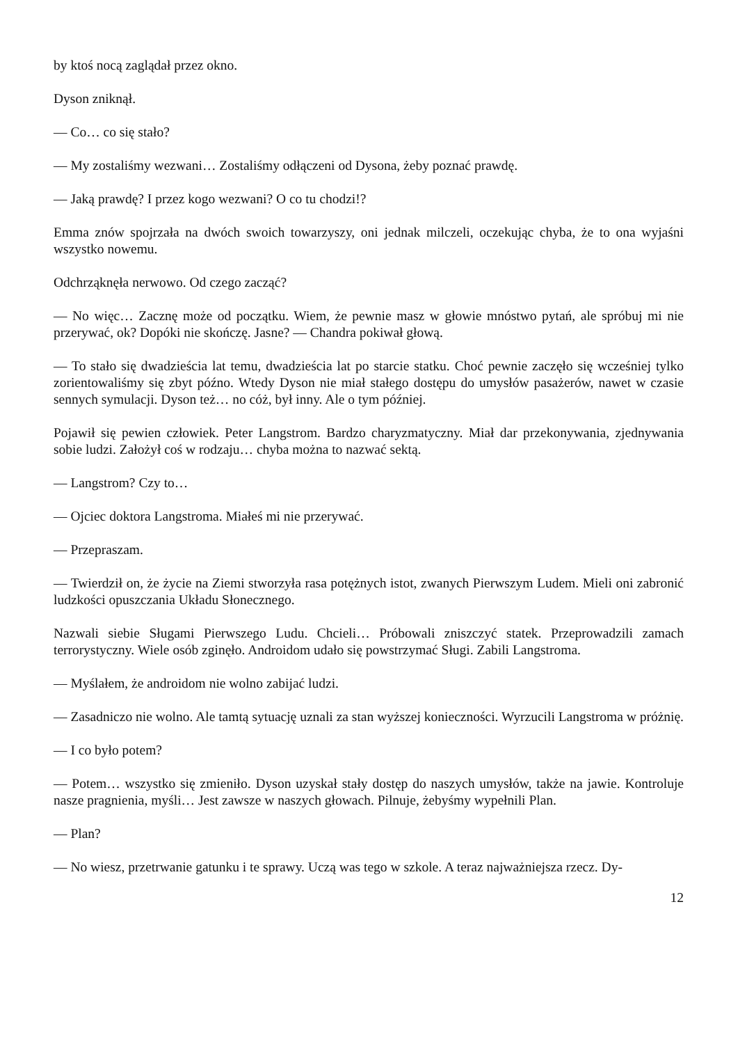by ktoś nocą zaglądał przez okno.
Dyson zniknął.
— Co… co się stało?
— My zostaliśmy wezwani… Zostaliśmy odłączeni od Dysona, żeby poznać prawdę.
— Jaką prawdę? I przez kogo wezwani? O co tu chodzi!?
Emma znów spojrzała na dwóch swoich towarzyszy, oni jednak milczeli, oczekując chyba, że to ona wyjaśni wszystko nowemu.
Odchrząknęła nerwowo. Od czego zacząć?
— No więc… Zacznę może od początku. Wiem, że pewnie masz w głowie mnóstwo pytań, ale spróbuj mi nie przerywać, ok? Dopóki nie skończę. Jasne? — Chandra pokiwał głową.
— To stało się dwadzieścia lat temu, dwadzieścia lat po starcie statku. Choć pewnie zaczęło się wcześniej tylko zorientowaliśmy się zbyt późno. Wtedy Dyson nie miał stałego dostępu do umysłów pasażerów, nawet w czasie sennych symulacji. Dyson też… no cóż, był inny. Ale o tym później.
Pojawił się pewien człowiek. Peter Langstrom. Bardzo charyzmatyczny. Miał dar przekonywania, zjednywania sobie ludzi. Założył coś w rodzaju… chyba można to nazwać sektą.
— Langstrom? Czy to…
— Ojciec doktora Langstroma. Miałeś mi nie przerywać.
— Przepraszam.
— Twierdził on, że życie na Ziemi stworzyła rasa potężnych istot, zwanych Pierwszym Ludem. Mieli oni zabronić ludzkości opuszczania Układu Słonecznego.
Nazwali siebie Sługami Pierwszego Ludu. Chcieli… Próbowali zniszczyć statek. Przeprowadzili zamach terrorystyczny. Wiele osób zginęło. Androidom udało się powstrzymać Sługi. Zabili Langstroma.
— Myślałem, że androidom nie wolno zabijać ludzi.
— Zasadniczo nie wolno. Ale tamtą sytuację uznali za stan wyższej konieczności. Wyrzucili Langstroma w próżnię.
— I co było potem?
— Potem… wszystko się zmieniło. Dyson uzyskał stały dostęp do naszych umysłów, także na jawie. Kontroluje nasze pragnienia, myśli… Jest zawsze w naszych głowach. Pilnuje, żebyśmy wypełnili Plan.
— Plan?
— No wiesz, przetrwanie gatunku i te sprawy. Uczą was tego w szkole. A teraz najważniejsza rzecz. Dy-
12